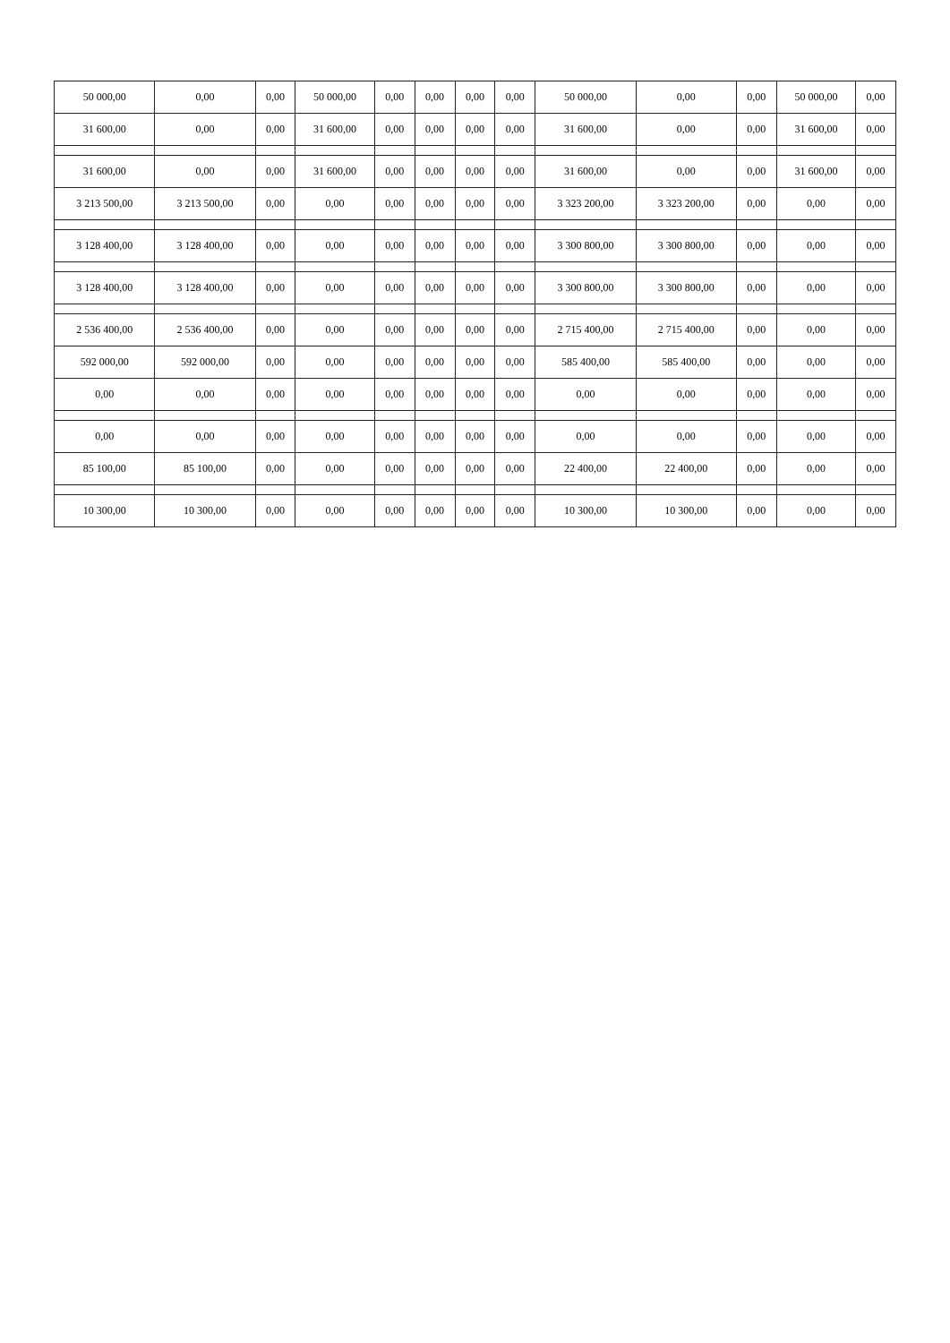| 50 000,00 | 0,00 | 0,00 | 50 000,00 | 0,00 | 0,00 | 0,00 | 0,00 | 50 000,00 | 0,00 | 0,00 | 50 000,00 | 0,00 |
| 31 600,00 | 0,00 | 0,00 | 31 600,00 | 0,00 | 0,00 | 0,00 | 0,00 | 31 600,00 | 0,00 | 0,00 | 31 600,00 | 0,00 |
| 31 600,00 | 0,00 | 0,00 | 31 600,00 | 0,00 | 0,00 | 0,00 | 0,00 | 31 600,00 | 0,00 | 0,00 | 31 600,00 | 0,00 |
| 3 213 500,00 | 3 213 500,00 | 0,00 | 0,00 | 0,00 | 0,00 | 0,00 | 0,00 | 3 323 200,00 | 3 323 200,00 | 0,00 | 0,00 | 0,00 |
| 3 128 400,00 | 3 128 400,00 | 0,00 | 0,00 | 0,00 | 0,00 | 0,00 | 0,00 | 3 300 800,00 | 3 300 800,00 | 0,00 | 0,00 | 0,00 |
| 3 128 400,00 | 3 128 400,00 | 0,00 | 0,00 | 0,00 | 0,00 | 0,00 | 0,00 | 3 300 800,00 | 3 300 800,00 | 0,00 | 0,00 | 0,00 |
| 2 536 400,00 | 2 536 400,00 | 0,00 | 0,00 | 0,00 | 0,00 | 0,00 | 0,00 | 2 715 400,00 | 2 715 400,00 | 0,00 | 0,00 | 0,00 |
| 592 000,00 | 592 000,00 | 0,00 | 0,00 | 0,00 | 0,00 | 0,00 | 0,00 | 585 400,00 | 585 400,00 | 0,00 | 0,00 | 0,00 |
| 0,00 | 0,00 | 0,00 | 0,00 | 0,00 | 0,00 | 0,00 | 0,00 | 0,00 | 0,00 | 0,00 | 0,00 | 0,00 |
| 0,00 | 0,00 | 0,00 | 0,00 | 0,00 | 0,00 | 0,00 | 0,00 | 0,00 | 0,00 | 0,00 | 0,00 | 0,00 |
| 85 100,00 | 85 100,00 | 0,00 | 0,00 | 0,00 | 0,00 | 0,00 | 0,00 | 22 400,00 | 22 400,00 | 0,00 | 0,00 | 0,00 |
| 10 300,00 | 10 300,00 | 0,00 | 0,00 | 0,00 | 0,00 | 0,00 | 0,00 | 10 300,00 | 10 300,00 | 0,00 | 0,00 | 0,00 |